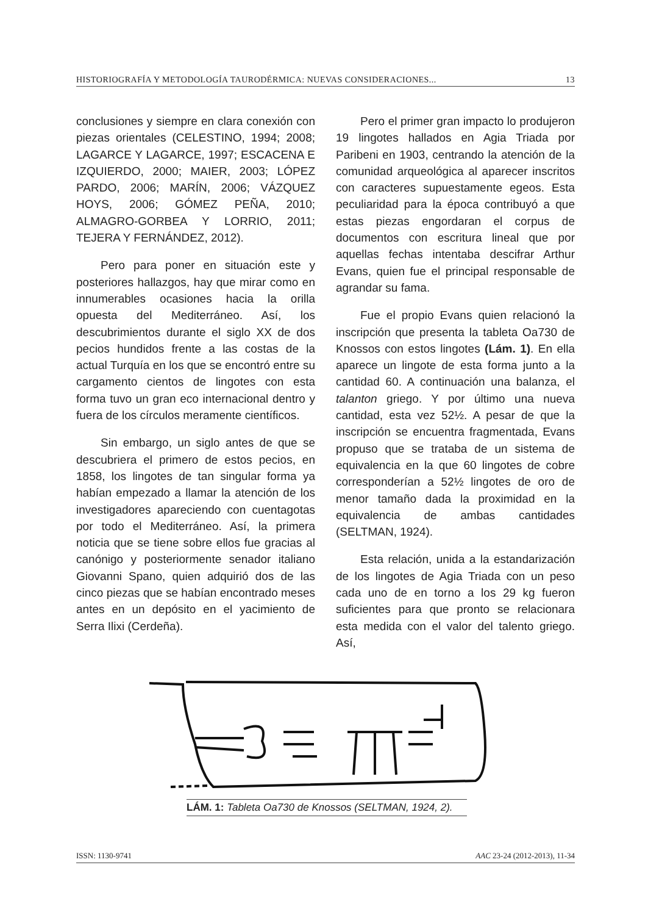HISTORIOGRAFÍA Y METODOLOGÍA TAURODÉRMICA: NUEVAS CONSIDERACIONES... 13
conclusiones y siempre en clara conexión con piezas orientales (CELESTINO, 1994; 2008; LAGARCE Y LAGARCE, 1997; ESCACENA E IZQUIERDO, 2000; MAIER, 2003; LÓPEZ PARDO, 2006; MARÍN, 2006; VÁZQUEZ HOYS, 2006; GÓMEZ PEÑA, 2010; ALMAGRO-GORBEA Y LORRIO, 2011; TEJERA Y FERNÁNDEZ, 2012).
Pero para poner en situación este y posteriores hallazgos, hay que mirar como en innumerables ocasiones hacia la orilla opuesta del Mediterráneo. Así, los descubrimientos durante el siglo XX de dos pecios hundidos frente a las costas de la actual Turquía en los que se encontró entre su cargamento cientos de lingotes con esta forma tuvo un gran eco internacional dentro y fuera de los círculos meramente científicos.
Sin embargo, un siglo antes de que se descubriera el primero de estos pecios, en 1858, los lingotes de tan singular forma ya habían empezado a llamar la atención de los investigadores apareciendo con cuentagotas por todo el Mediterráneo. Así, la primera noticia que se tiene sobre ellos fue gracias al canónigo y posteriormente senador italiano Giovanni Spano, quien adquirió dos de las cinco piezas que se habían encontrado meses antes en un depósito en el yacimiento de Serra Ilixi (Cerdeña).
Pero el primer gran impacto lo produjeron 19 lingotes hallados en Agia Triada por Paribeni en 1903, centrando la atención de la comunidad arqueológica al aparecer inscritos con caracteres supuestamente egeos. Esta peculiaridad para la época contribuyó a que estas piezas engordaran el corpus de documentos con escritura lineal que por aquellas fechas intentaba descifrar Arthur Evans, quien fue el principal responsable de agrandar su fama.
Fue el propio Evans quien relacionó la inscripción que presenta la tableta Oa730 de Knossos con estos lingotes (Lám. 1). En ella aparece un lingote de esta forma junto a la cantidad 60. A continuación una balanza, el talanton griego. Y por último una nueva cantidad, esta vez 52½. A pesar de que la inscripción se encuentra fragmentada, Evans propuso que se trataba de un sistema de equivalencia en la que 60 lingotes de cobre corresponderían a 52½ lingotes de oro de menor tamaño dada la proximidad en la equivalencia de ambas cantidades (SELTMAN, 1924).
Esta relación, unida a la estandarización de los lingotes de Agia Triada con un peso cada uno de en torno a los 29 kg fueron suficientes para que pronto se relacionara esta medida con el valor del talento griego. Así,
LÁM. 1: Tableta Oa730 de Knossos (SELTMAN, 1924, 2).
ISSN: 1130-9741 AAC 23-24 (2012-2013), 11-34